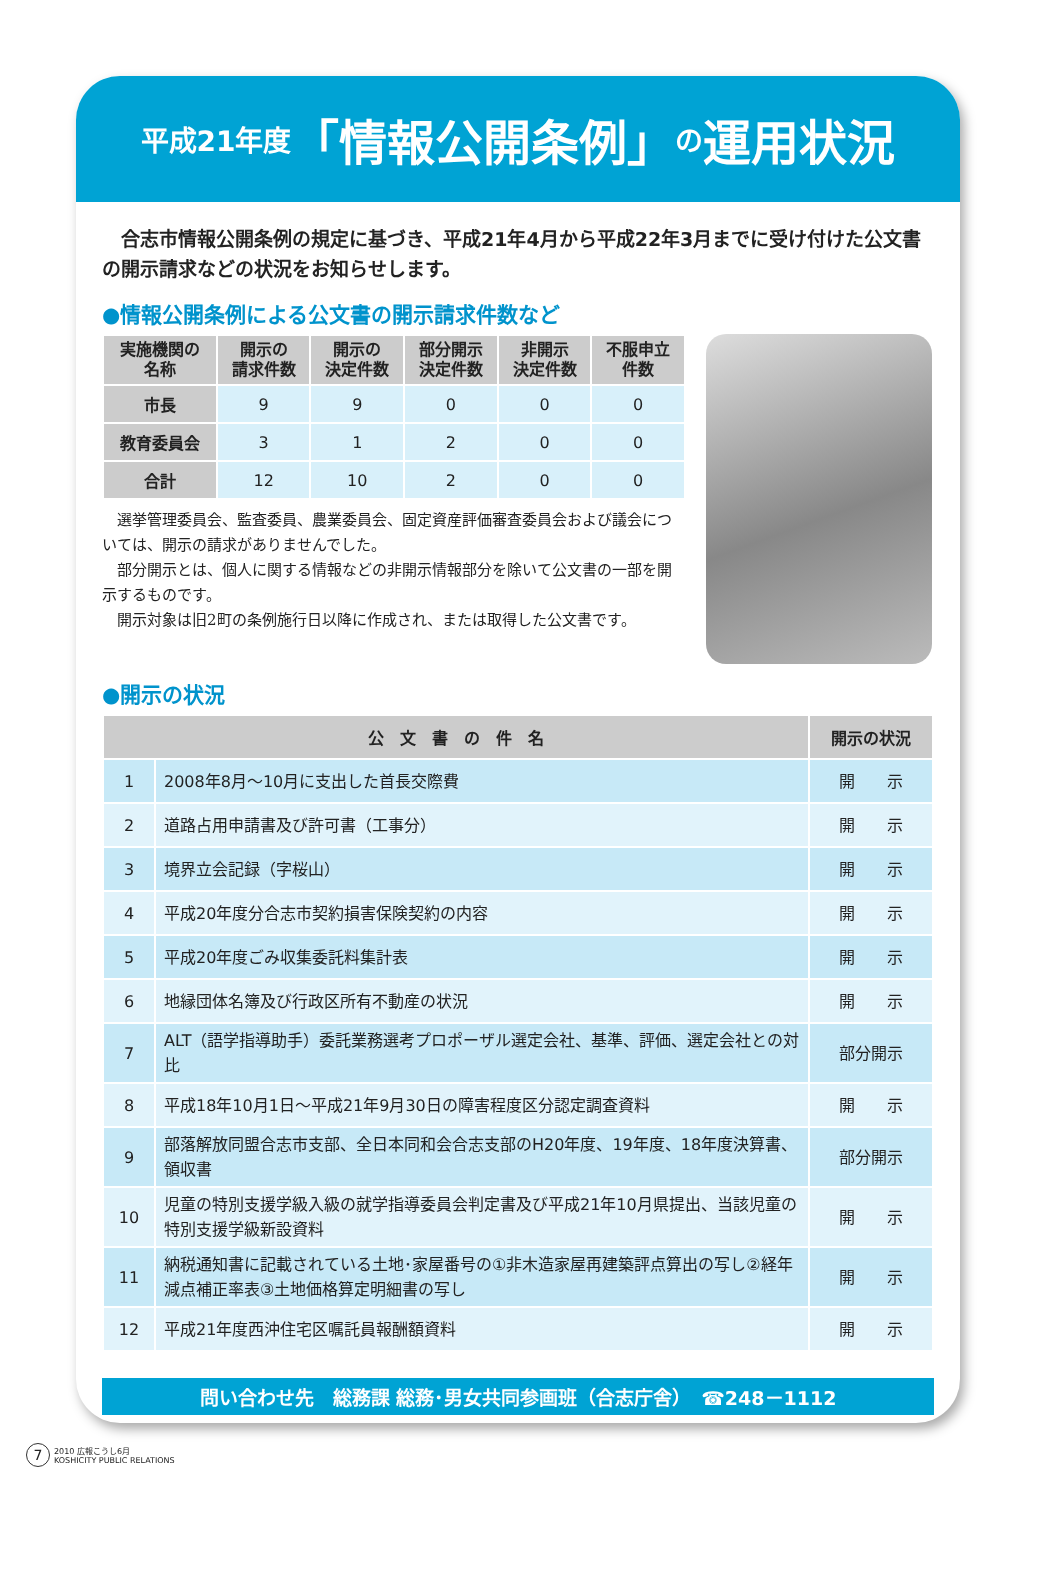平成21年度 「情報公開条例」 の 運用状況
　合志市情報公開条例の規定に基づき、平成21年4月から平成22年3月までに受け付けた公文書の開示請求などの状況をお知らせします。
●情報公開条例による公文書の開示請求件数など
| 実施機関の 名称 | 開示の 請求件数 | 開示の 決定件数 | 部分開示 決定件数 | 非開示 決定件数 | 不服申立 件数 |
| --- | --- | --- | --- | --- | --- |
| 市長 | 9 | 9 | 0 | 0 | 0 |
| 教育委員会 | 3 | 1 | 2 | 0 | 0 |
| 合計 | 12 | 10 | 2 | 0 | 0 |
　選挙管理委員会、監査委員、農業委員会、固定資産評価審査委員会および議会については、開示の請求がありませんでした。
　部分開示とは、個人に関する情報などの非開示情報部分を除いて公文書の一部を開示するものです。
　開示対象は旧2町の条例施行日以降に作成され、または取得した公文書です。
●開示の状況
| 公 文 書 の 件 名 | | 開示の状況 |
| --- | --- | --- |
| 1 | 2008年8月～10月に支出した首長交際費 | 開 示 |
| 2 | 道路占用申請書及び許可書（工事分） | 開 示 |
| 3 | 境界立会記録（字桜山） | 開 示 |
| 4 | 平成20年度分合志市契約損害保険契約の内容 | 開 示 |
| 5 | 平成20年度ごみ収集委託料集計表 | 開 示 |
| 6 | 地縁団体名簿及び行政区所有不動産の状況 | 開 示 |
| 7 | ALT（語学指導助手）委託業務選考プロポーザル選定会社、基準、評価、選定会社との対比 | 部分開示 |
| 8 | 平成18年10月1日～平成21年9月30日の障害程度区分認定調査資料 | 開 示 |
| 9 | 部落解放同盟合志市支部、全日本同和会合志支部のH20年度、19年度、18年度決算書、領収書 | 部分開示 |
| 10 | 児童の特別支援学級入級の就学指導委員会判定書及び平成21年10月県提出、当該児童の特別支援学級新設資料 | 開 示 |
| 11 | 納税通知書に記載されている土地･家屋番号の①非木造家屋再建築評点算出の写し②経年減点補正率表③土地価格算定明細書の写し | 開 示 |
| 12 | 平成21年度西沖住宅区嘱託員報酬額資料 | 開 示 |
問い合わせ先　総務課 総務･男女共同参画班（合志庁舎）　☎248－1112
7 2010 広報こうし6月
KOSHICITY PUBLIC RELATIONS